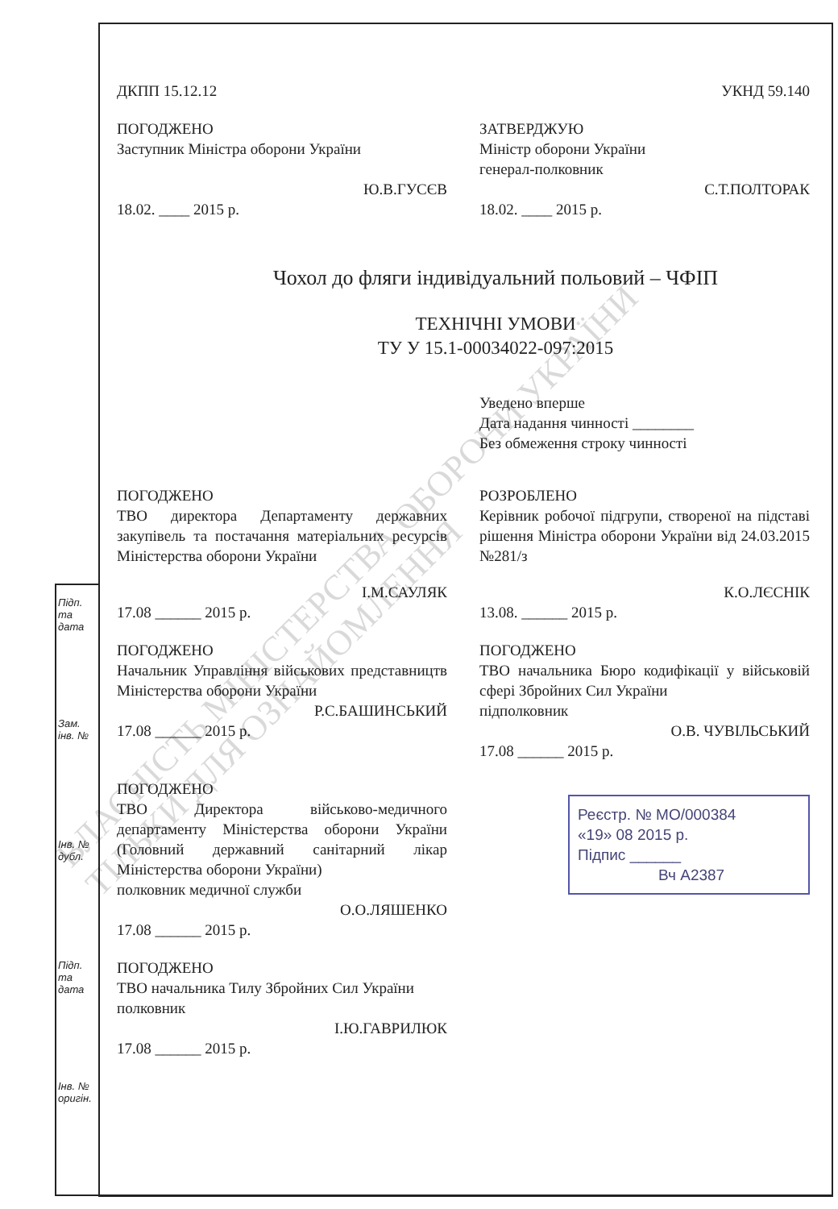Підп. та дата
Зам. інв. №
Інв. № дубл.
Підп. та дата
Інв. № оригін.
ДКПП 15.12.12 УКНД 59.140
ПОГОДЖЕНО
Заступник Міністра оборони України
Ю.В.ГУСЄВ
18.02. ____ 2015 р.
ЗАТВЕРДЖУЮ
Міністр оборони України
генерал-полковник
С.Т.ПОЛТОРАК
18.02. ____ 2015 р.
Чохол до фляги індивідуальний польовий – ЧФІП
ТЕХНІЧНІ УМОВИ
ТУ У 15.1-00034022-097:2015
Уведено вперше
Дата надання чинності ________
Без обмеження строку чинності
ПОГОДЖЕНО
ТВО директора Департаменту державних закупівель та постачання матеріальних ресурсів Міністерства оборони України
І.М.САУЛЯК
17.08 ______ 2015 р.
РОЗРОБЛЕНО
Керівник робочої підгрупи, створеної на підставі рішення Міністра оборони України від 24.03.2015 №281/з
К.О.ЛЄСНІК
13.08. ______ 2015 р.
ПОГОДЖЕНО
Начальник Управління військових представництв Міністерства оборони України
Р.С.БАШИНСЬКИЙ
17.08 ______ 2015 р.
ПОГОДЖЕНО
ТВО начальника Бюро кодифікації у військовій сфері Збройних Сил України
підполковник
О.В. ЧУВІЛЬСЬКИЙ
17.08 ______ 2015 р.
ПОГОДЖЕНО
ТВО Директора військово-медичного департаменту Міністерства оборони України (Головний державний санітарний лікар Міністерства оборони України)
полковник медичної служби
О.О.ЛЯШЕНКО
17.08 ______ 2015 р.
Реєстр. № МО/000384
«19» 08 2015 р.
Підпис ______
Вч А2387
ПОГОДЖЕНО
ТВО начальника Тилу Збройних Сил України
полковник
І.Ю.ГАВРИЛЮК
17.08 ______ 2015 р.
ВЛАСНІСТЬ МІНІСТЕРСТВА ОБОРОНИ УКРАЇНИ
ТІЛЬКИ ДЛЯ ОЗНАЙОМЛЕННЯ